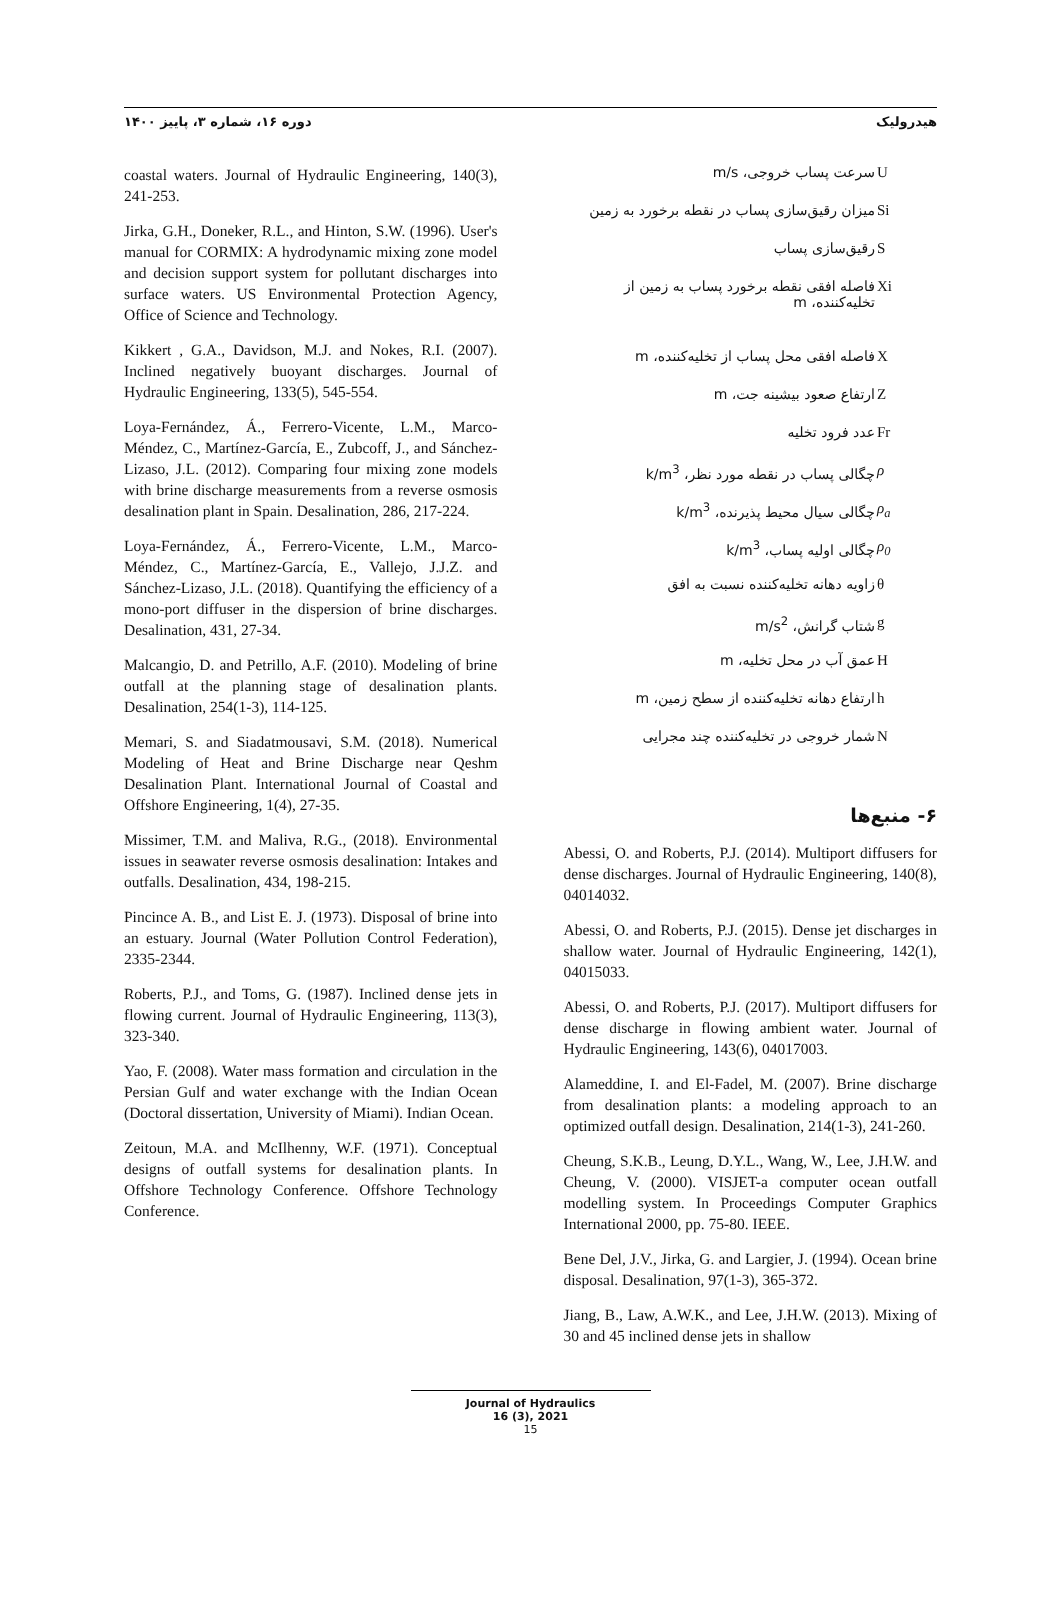هیدرولیک دوره ۱۶، شماره ۳، پاییز ۱۴۰۰
| سرعت پساب خروجی، m/s | U |
| میزان رقیق‌سازی پساب در نقطه برخورد به زمین | Si |
| رقیق‌سازی پساب | S |
| فاصله افقی نقطه برخورد پساب به زمین از تخلیه‌کننده، m | Xi |
| فاصله افقی محل پساب از تخلیه‌کننده، m | X |
| ارتفاع صعود بیشینه جت، m | Z |
| عدد فرود تخلیه | Fr |
| چگالی پساب در نقطه مورد نظر، k/m<sup>3</sup> | ρ |
| چگالی سیال محیط پذیرنده، k/m<sup>3</sup> | ρ<sub>a</sub> |
| چگالی اولیه پساب، k/m<sup>3</sup> | ρ<sub>0</sub> |
| زاویه دهانه تخلیه‌کننده نسبت به افق | θ |
| شتاب گرانش، m/s<sup>2</sup> | g |
| عمق آب در محل تخلیه، m | H |
| ارتفاع دهانه تخلیه‌کننده از سطح زمین، m | h |
| شمار خروجی در تخلیه‌کننده چند مجرایی | N |
۶- منبع‌ها
Abessi, O. and Roberts, P.J. (2014). Multiport diffusers for dense discharges. Journal of Hydraulic Engineering, 140(8), 04014032.
Abessi, O. and Roberts, P.J. (2015). Dense jet discharges in shallow water. Journal of Hydraulic Engineering, 142(1), 04015033.
Abessi, O. and Roberts, P.J. (2017). Multiport diffusers for dense discharge in flowing ambient water. Journal of Hydraulic Engineering, 143(6), 04017003.
Alameddine, I. and El-Fadel, M. (2007). Brine discharge from desalination plants: a modeling approach to an optimized outfall design. Desalination, 214(1-3), 241-260.
Cheung, S.K.B., Leung, D.Y.L., Wang, W., Lee, J.H.W. and Cheung, V. (2000). VISJET-a computer ocean outfall modelling system. In Proceedings Computer Graphics International 2000, pp. 75-80. IEEE.
Bene Del, J.V., Jirka, G. and Largier, J. (1994). Ocean brine disposal. Desalination, 97(1-3), 365-372.
Jiang, B., Law, A.W.K., and Lee, J.H.W. (2013). Mixing of 30 and 45 inclined dense jets in shallow
coastal waters. Journal of Hydraulic Engineering, 140(3), 241-253.
Jirka, G.H., Doneker, R.L., and Hinton, S.W. (1996). User's manual for CORMIX: A hydrodynamic mixing zone model and decision support system for pollutant discharges into surface waters. US Environmental Protection Agency, Office of Science and Technology.
Kikkert , G.A., Davidson, M.J. and Nokes, R.I. (2007). Inclined negatively buoyant discharges. Journal of Hydraulic Engineering, 133(5), 545-554.
Loya-Fernández, Á., Ferrero-Vicente, L.M., Marco-Méndez, C., Martínez-García, E., Zubcoff, J., and Sánchez-Lizaso, J.L. (2012). Comparing four mixing zone models with brine discharge measurements from a reverse osmosis desalination plant in Spain. Desalination, 286, 217-224.
Loya-Fernández, Á., Ferrero-Vicente, L.M., Marco-Méndez, C., Martínez-García, E., Vallejo, J.J.Z. and Sánchez-Lizaso, J.L. (2018). Quantifying the efficiency of a mono-port diffuser in the dispersion of brine discharges. Desalination, 431, 27-34.
Malcangio, D. and Petrillo, A.F. (2010). Modeling of brine outfall at the planning stage of desalination plants. Desalination, 254(1-3), 114-125.
Memari, S. and Siadatmousavi, S.M. (2018). Numerical Modeling of Heat and Brine Discharge near Qeshm Desalination Plant. International Journal of Coastal and Offshore Engineering, 1(4), 27-35.
Missimer, T.M. and Maliva, R.G., (2018). Environmental issues in seawater reverse osmosis desalination: Intakes and outfalls. Desalination, 434, 198-215.
Pincince A. B., and List E. J. (1973). Disposal of brine into an estuary. Journal (Water Pollution Control Federation), 2335-2344.
Roberts, P.J., and Toms, G. (1987). Inclined dense jets in flowing current. Journal of Hydraulic Engineering, 113(3), 323-340.
Yao, F. (2008). Water mass formation and circulation in the Persian Gulf and water exchange with the Indian Ocean (Doctoral dissertation, University of Miami). Indian Ocean.
Zeitoun, M.A. and McIlhenny, W.F. (1971). Conceptual designs of outfall systems for desalination plants. In Offshore Technology Conference. Offshore Technology Conference.
Journal of Hydraulics
16 (3), 2021
15